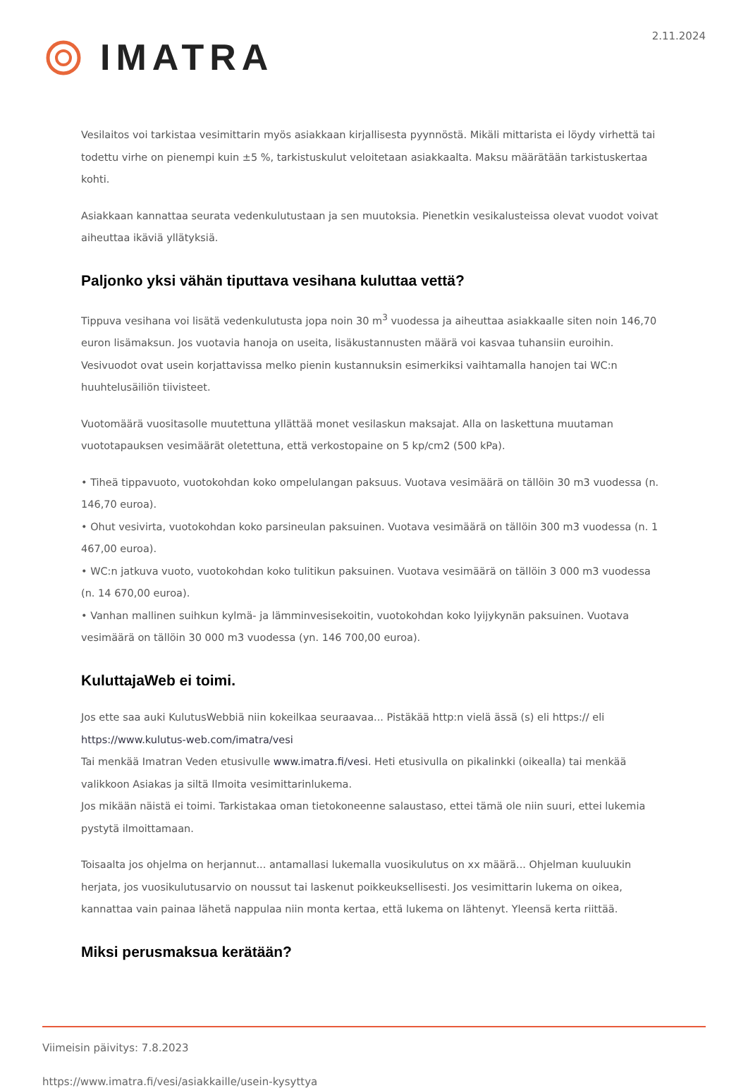IMATRA
2.11.2024
Vesilaitos voi tarkistaa vesimittarin myös asiakkaan kirjallisesta pyynnöstä. Mikäli mittarista ei löydy virhettä tai todettu virhe on pienempi kuin ±5 %, tarkistuskulut veloitetaan asiakkaalta. Maksu määrätään tarkistuskertaa kohti.
Asiakkaan kannattaa seurata vedenkulutustaan ja sen muutoksia. Pienetkin vesikalusteissa olevat vuodot voivat aiheuttaa ikäviä yllätyksiä.
Paljonko yksi vähän tiputtava vesihana kuluttaa vettä?
Tippuva vesihana voi lisätä vedenkulutusta jopa noin 30 m<sup>3</sup> vuodessa ja aiheuttaa asiakkaalle siten noin 146,70 euron lisämaksun. Jos vuotavia hanoja on useita, lisäkustannusten määrä voi kasvaa tuhansiin euroihin. Vesivuodot ovat usein korjattavissa melko pienin kustannuksin esimerkiksi vaihtamalla hanojen tai WC:n huuhtelusäiliön tiivisteet.
Vuotomäärä vuositasolle muutettuna yllättää monet vesilaskun maksajat. Alla on laskettuna muutaman vuototapauksen vesimäärät oletettuna, että verkostopaine on 5 kp/cm2 (500 kPa).
• Tiheä tippavuoto, vuotokohdan koko ompelulangan paksuus. Vuotava vesimäärä on tällöin 30 m3 vuodessa (n. 146,70 euroa).
• Ohut vesivirta, vuotokohdan koko parsineulan paksuinen. Vuotava vesimäärä on tällöin 300 m3 vuodessa (n. 1 467,00 euroa).
• WC:n jatkuva vuoto, vuotokohdan koko tulitikun paksuinen. Vuotava vesimäärä on tällöin 3 000 m3 vuodessa (n. 14 670,00 euroa).
• Vanhan mallinen suihkun kylmä- ja lämminvesisekoitin, vuotokohdan koko lyijykynän paksuinen. Vuotava vesimäärä on tällöin 30 000 m3 vuodessa (yn. 146 700,00 euroa).
KuluttajaWeb ei toimi.
Jos ette saa auki KulutusWebbiä niin kokeilkaa seuraavaa... Pistäkää http:n vielä ässä (s) eli https:// eli https://www.kulutus-web.com/imatra/vesi
Tai menkää Imatran Veden etusivulle www.imatra.fi/vesi. Heti etusivulla on pikalinkki (oikealla) tai menkää valikkoon Asiakas ja siltä Ilmoita vesimittarinlukema.
Jos mikään näistä ei toimi. Tarkistakaa oman tietokoneenne salaustaso, ettei tämä ole niin suuri, ettei lukemia pystytä ilmoittamaan.
Toisaalta jos ohjelma on herjannut... antamallasi lukemalla vuosikulutus on xx määrä... Ohjelman kuuluukin herjata, jos vuosikulutusarvio on noussut tai laskenut poikkeuksellisesti. Jos vesimittarin lukema on oikea, kannattaa vain painaa lähetä nappulaa niin monta kertaa, että lukema on lähtenyt. Yleensä kerta riittää.
Miksi perusmaksua kerätään?
Viimeisin päivitys: 7.8.2023
https://www.imatra.fi/vesi/asiakkaille/usein-kysyttya